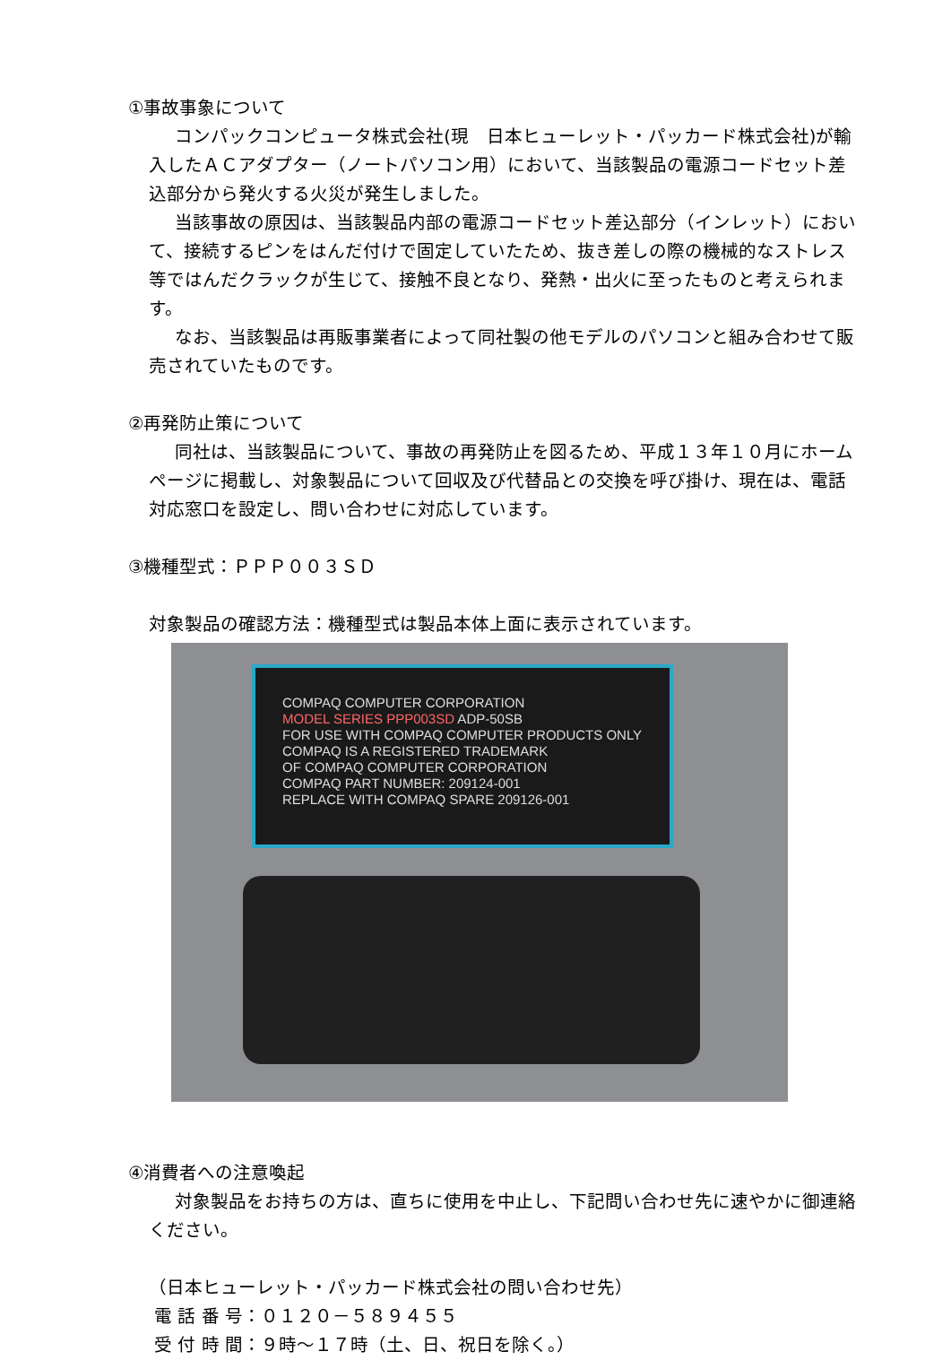①事故事象について
コンパックコンピュータ株式会社(現　日本ヒューレット・パッカード株式会社)が輸入したＡＣアダプター（ノートパソコン用）において、当該製品の電源コードセット差込部分から発火する火災が発生しました。
当該事故の原因は、当該製品内部の電源コードセット差込部分（インレット）において、接続するピンをはんだ付けで固定していたため、抜き差しの際の機械的なストレス等ではんだクラックが生じて、接触不良となり、発熱・出火に至ったものと考えられます。
なお、当該製品は再販事業者によって同社製の他モデルのパソコンと組み合わせて販売されていたものです。
②再発防止策について
同社は、当該製品について、事故の再発防止を図るため、平成１３年１０月にホームページに掲載し、対象製品について回収及び代替品との交換を呼び掛け、現在は、電話対応窓口を設定し、問い合わせに対応しています。
③機種型式：ＰＰＰ００３ＳＤ
対象製品の確認方法：機種型式は製品本体上面に表示されています。
COMPAQ COMPUTER CORPORATION
MODEL SERIES PPP003SD ADP-50SB
FOR USE WITH COMPAQ COMPUTER PRODUCTS ONLY
COMPAQ IS A REGISTERED TRADEMARK
OF COMPAQ COMPUTER CORPORATION
COMPAQ PART NUMBER: 209124-001
REPLACE WITH COMPAQ SPARE 209126-001
④消費者への注意喚起
対象製品をお持ちの方は、直ちに使用を中止し、下記問い合わせ先に速やかに御連絡ください。
（日本ヒューレット・パッカード株式会社の問い合わせ先）
電 話 番 号：０１２０－５８９４５５
受 付 時 間：９時～１７時（土、日、祝日を除く。）